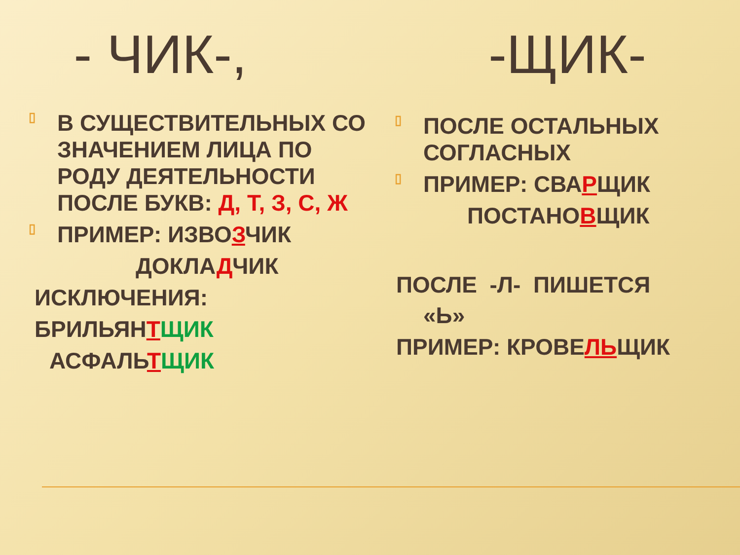- ЧИК-,
▯
В СУЩЕСТВИТЕЛЬНЫХ СО ЗНАЧЕНИЕМ ЛИЦА ПО РОДУ ДЕЯТЕЛЬНОСТИ ПОСЛЕ БУКВ: Д, Т, З, С, Ж
▯
ПРИМЕР: ИЗВОЗЧИК
ДОКЛАДЧИК
ИСКЛЮЧЕНИЯ:
БРИЛЬЯНТЩИК
АСФАЛЬТЩИК
-ЩИК-
▯
ПОСЛЕ ОСТАЛЬНЫХ СОГЛАСНЫХ
▯
ПРИМЕР: СВАРЩИК
ПОСТАНОВЩИК
ПОСЛЕ -Л- ПИШЕТСЯ
«Ь»
ПРИМЕР: КРОВЕЛЬЩИК